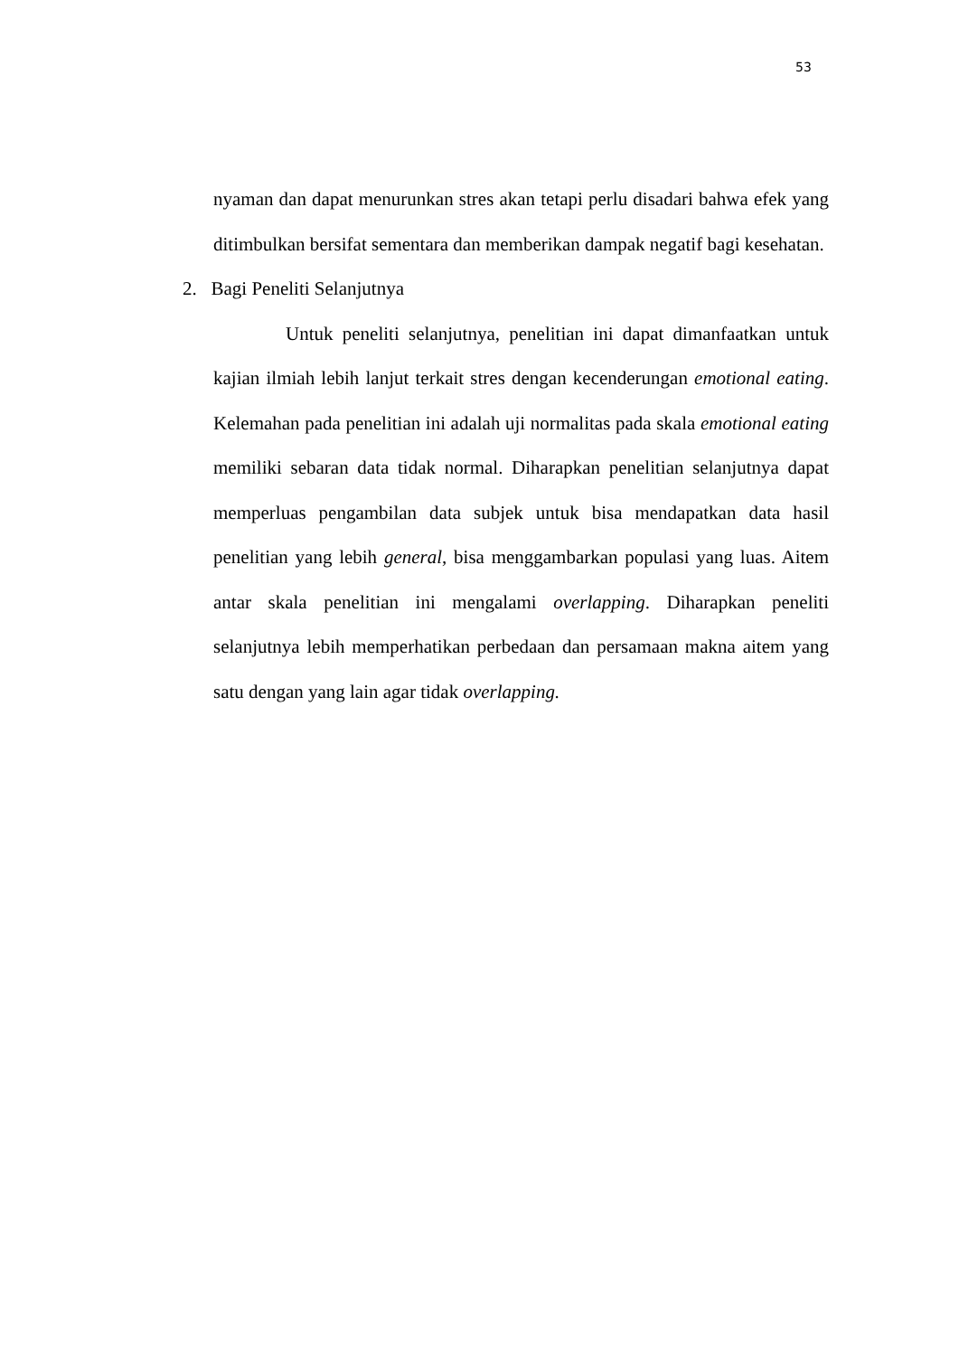53
nyaman dan dapat menurunkan stres akan tetapi perlu disadari bahwa efek yang ditimbulkan bersifat sementara dan memberikan dampak negatif bagi kesehatan.
2. Bagi Peneliti Selanjutnya
Untuk peneliti selanjutnya, penelitian ini dapat dimanfaatkan untuk kajian ilmiah lebih lanjut terkait stres dengan kecenderungan emotional eating. Kelemahan pada penelitian ini adalah uji normalitas pada skala emotional eating memiliki sebaran data tidak normal. Diharapkan penelitian selanjutnya dapat memperluas pengambilan data subjek untuk bisa mendapatkan data hasil penelitian yang lebih general, bisa menggambarkan populasi yang luas. Aitem antar skala penelitian ini mengalami overlapping. Diharapkan peneliti selanjutnya lebih memperhatikan perbedaan dan persamaan makna aitem yang satu dengan yang lain agar tidak overlapping.